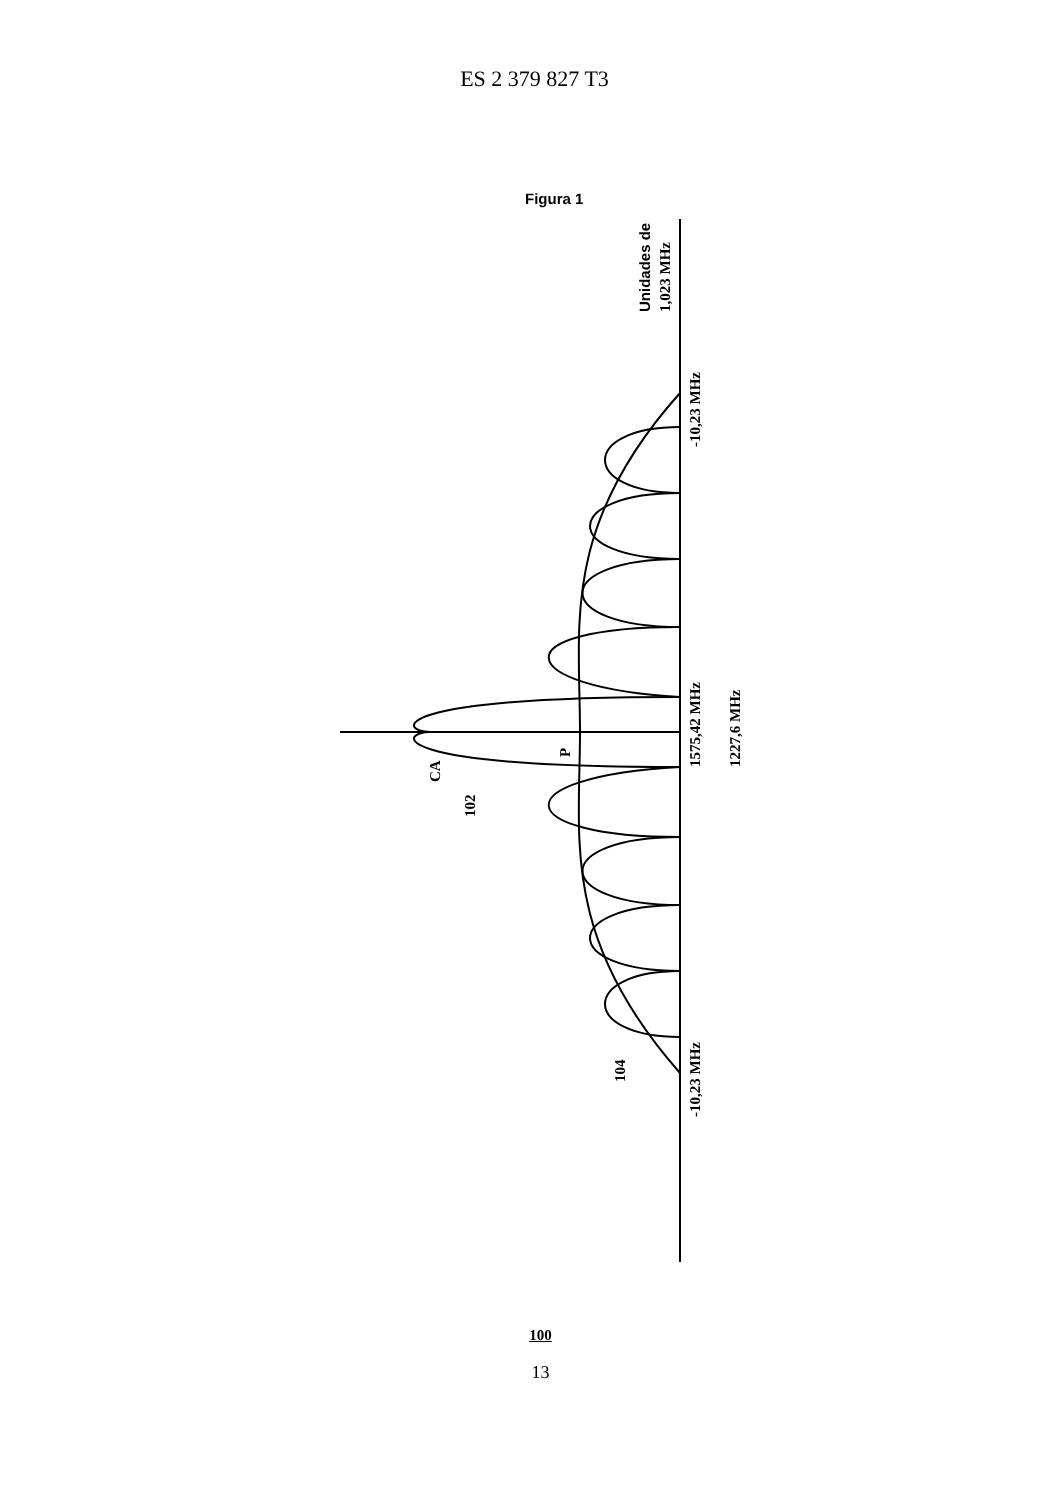ES 2 379 827 T3
Figura 1
1575,42 MHz
1227,6 MHz
-10,23 MHz
-10,23 MHz
CA
102
P
104
1,023 MHz
Unidades de
100
13